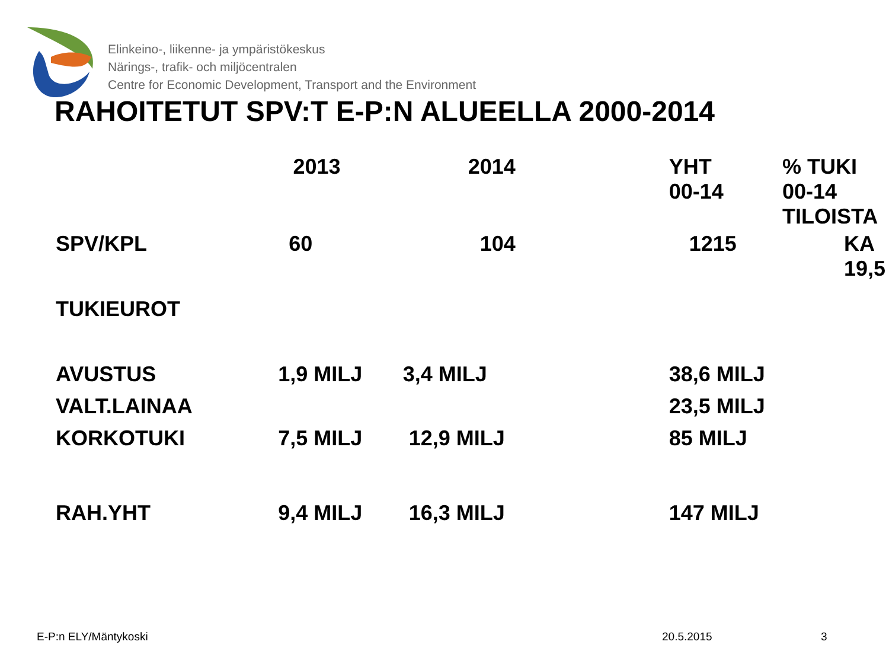Elinkeino-, liikenne- ja ympäristökeskus
Närings-, trafik- och miljöcentralen
Centre for Economic Development, Transport and the Environment
RAHOITETUT SPV:T E-P:N ALUEELLA 2000-2014
| | 2013 | 2014 | YHT 00-14 | % TUKI 00-14 TILOISTA |
| --- | --- | --- | --- | --- |
| SPV/KPL | 60 | 104 | 1215 | KA 19,5 |
| TUKIEUROT | | | | |
| AVUSTUS | 1,9 MILJ | 3,4 MILJ | 38,6 MILJ | |
| VALT.LAINAA | | | 23,5 MILJ | |
| KORKOTUKI | 7,5 MILJ | 12,9 MILJ | 85 MILJ | |
| RAH.YHT | 9,4 MILJ | 16,3 MILJ | 147 MILJ | |
E-P:n ELY/Mäntykoski 20.5.2015 3